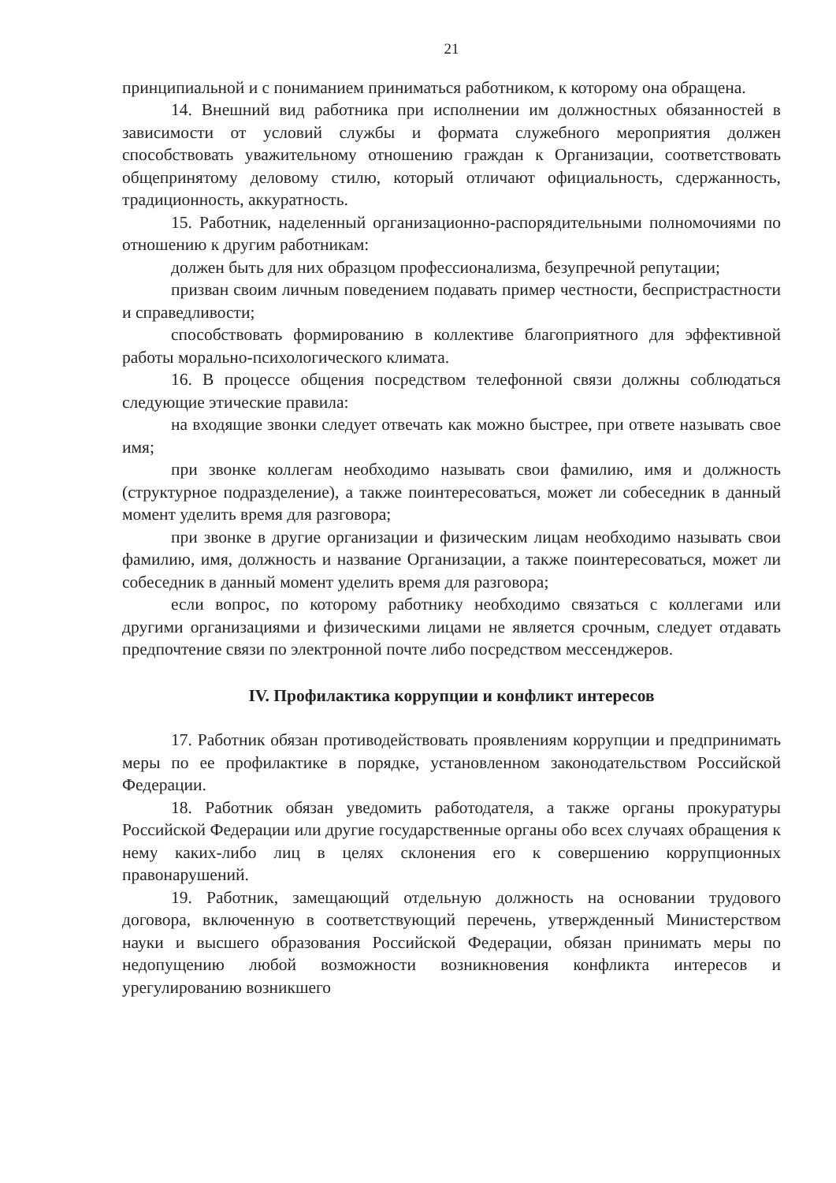21
принципиальной и с пониманием приниматься работником, к которому она обращена.
14. Внешний вид работника при исполнении им должностных обязанностей в зависимости от условий службы и формата служебного мероприятия должен способствовать уважительному отношению граждан к Организации, соответствовать общепринятому деловому стилю, который отличают официальность, сдержанность, традиционность, аккуратность.
15. Работник, наделенный организационно-распорядительными полномочиями по отношению к другим работникам:
должен быть для них образцом профессионализма, безупречной репутации;
призван своим личным поведением подавать пример честности, беспристрастности и справедливости;
способствовать формированию в коллективе благоприятного для эффективной работы морально-психологического климата.
16. В процессе общения посредством телефонной связи должны соблюдаться следующие этические правила:
на входящие звонки следует отвечать как можно быстрее, при ответе называть свое имя;
при звонке коллегам необходимо называть свои фамилию, имя и должность (структурное подразделение), а также поинтересоваться, может ли собеседник в данный момент уделить время для разговора;
при звонке в другие организации и физическим лицам необходимо называть свои фамилию, имя, должность и название Организации, а также поинтересоваться, может ли собеседник в данный момент уделить время для разговора;
если вопрос, по которому работнику необходимо связаться с коллегами или другими организациями и физическими лицами не является срочным, следует отдавать предпочтение связи по электронной почте либо посредством мессенджеров.
IV. Профилактика коррупции и конфликт интересов
17. Работник обязан противодействовать проявлениям коррупции и предпринимать меры по ее профилактике в порядке, установленном законодательством Российской Федерации.
18. Работник обязан уведомить работодателя, а также органы прокуратуры Российской Федерации или другие государственные органы обо всех случаях обращения к нему каких-либо лиц в целях склонения его к совершению коррупционных правонарушений.
19. Работник, замещающий отдельную должность на основании трудового договора, включенную в соответствующий перечень, утвержденный Министерством науки и высшего образования Российской Федерации, обязан принимать меры по недопущению любой возможности возникновения конфликта интересов и урегулированию возникшего